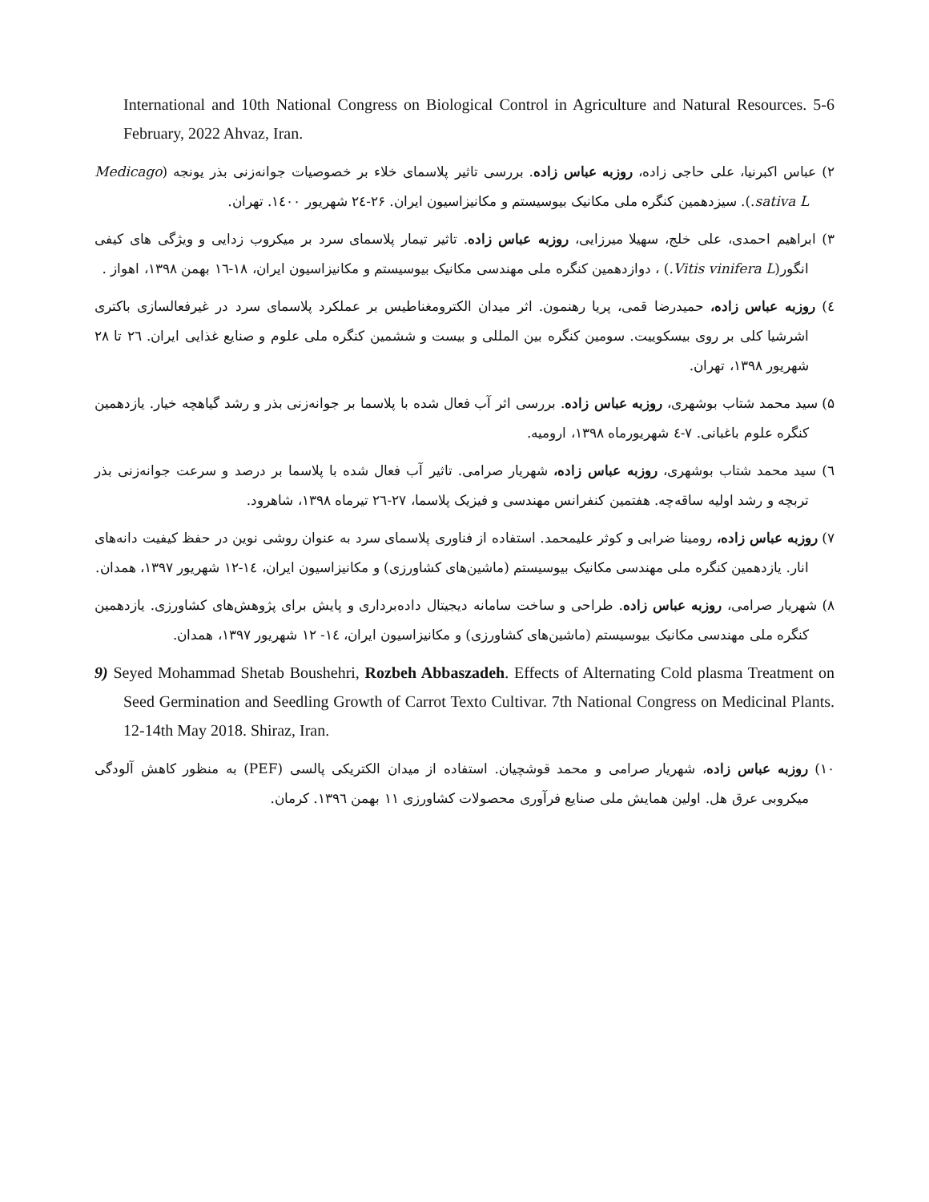International and 10th National Congress on Biological Control in Agriculture and Natural Resources. 5-6 February, 2022 Ahvaz, Iran.
۲) عباس اکبرنیا، علی حاجی زاده، روزبه عباس زاده. بررسی تاثیر پلاسمای خلاء بر خصوصیات جوانه‌زنی بذر یونجه (Medicago sativa L.). سیزدهمین کنگره ملی مکانیک بیوسیستم و مکانیزاسیون ایران. ۲۶-۲٤ شهریور ۱٤۰۰. تهران.
۳) ابراهیم احمدی، علی خلج، سهیلا میرزایی، روزبه عباس زاده. تاثیر تیمار پلاسمای سرد بر میکروب زدایی و ویژگی های کیفی انگور(Vitis vinifera L.) ، دوازدهمین کنگره ملی مهندسی مکانیک بیوسیستم و مکانیزاسیون ایران، ۱۸-۱٦ بهمن ۱۳۹۸، اهواز .
٤) روزبه عباس زاده، حمیدرضا قمی، پریا رهنمون. اثر میدان الکترومغناطیس بر عملکرد پلاسمای سرد در غیرفعالسازی باکتری اشرشیا کلی بر روی بیسکوییت. سومین کنگره بین المللی و بیست و ششمین کنگره ملی علوم و صنایع غذایی ایران. ۲٦ تا ۲۸ شهریور ۱۳۹۸، تهران.
۵) سید محمد شتاب بوشهری، روزبه عباس زاده. بررسی اثر آب فعال شده با پلاسما بر جوانه‌زنی بذر و رشد گیاهچه خیار. یازدهمین کنگره علوم باغبانی. ۷-٤ شهریورماه ۱۳۹۸، ارومیه.
٦) سید محمد شتاب بوشهری، روزبه عباس زاده، شهریار صرامی. تاثیر آب فعال شده با پلاسما بر درصد و سرعت جوانه‌زنی بذر تربچه و رشد اولیه ساقه‌چه. هفتمین کنفرانس مهندسی و فیزیک پلاسما، ۲۷-۲٦ تیرماه ۱۳۹۸، شاهرود.
۷) روزبه عباس زاده، رومینا ضرابی و کوثر علیمحمد. استفاده از فناوری پلاسمای سرد به عنوان روشی نوین در حفظ کیفیت دانه‌های انار. یازدهمین کنگره ملی مهندسی مکانیک بیوسیستم (ماشین‌های کشاورزی) و مکانیزاسیون ایران، ۱٤-۱۲ شهریور ۱۳۹۷، همدان.
۸) شهریار صرامی، روزبه عباس زاده. طراحی و ساخت سامانه دیجیتال داده‌برداری و پایش برای پژوهش‌های کشاورزی. یازدهمین کنگره ملی مهندسی مکانیک بیوسیستم (ماشین‌های کشاورزی) و مکانیزاسیون ایران، ۱٤- ۱۲ شهریور ۱۳۹۷، همدان.
9) Seyed Mohammad Shetab Boushehri, Rozbeh Abbaszadeh. Effects of Alternating Cold plasma Treatment on Seed Germination and Seedling Growth of Carrot Texto Cultivar. 7th National Congress on Medicinal Plants. 12-14th May 2018. Shiraz, Iran.
۱۰) روزبه عباس زاده، شهریار صرامی و محمد قوشچیان. استفاده از میدان الکتریکی پالسی (PEF) به منظور کاهش آلودگی میکروبی عرق هل. اولین همایش ملی صنایع فرآوری محصولات کشاورزی ۱۱ بهمن ۱۳۹٦. کرمان.